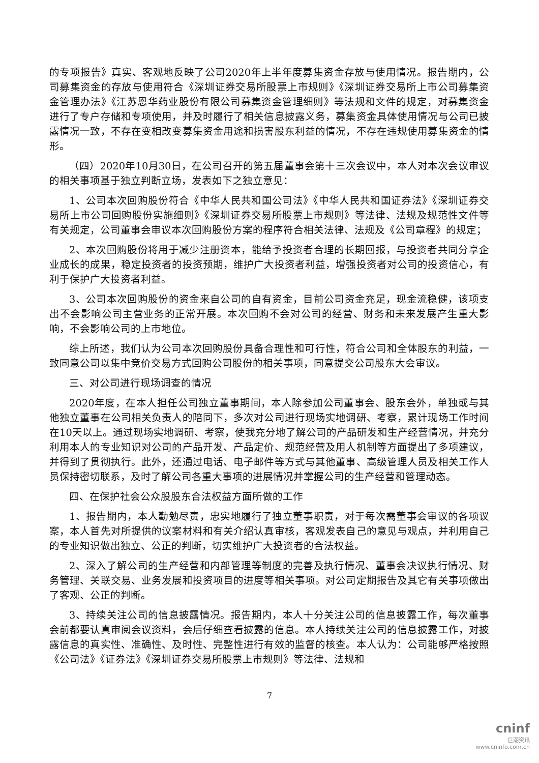的专项报告》真实、客观地反映了公司2020年上半年度募集资金存放与使用情况。报告期内，公司募集资金的存放与使用符合《深圳证券交易所股票上市规则》《深圳证券交易所上市公司募集资金管理办法》《江苏恩华药业股份有限公司募集资金管理细则》等法规和文件的规定，对募集资金进行了专户存储和专项使用，并及时履行了相关信息披露义务，募集资金具体使用情况与公司已披露情况一致，不存在变相改变募集资金用途和损害股东利益的情况，不存在违规使用募集资金的情形。
（四）2020年10月30日，在公司召开的第五届董事会第十三次会议中，本人对本次会议审议的相关事项基于独立判断立场，发表如下之独立意见：
1、公司本次回购股份符合《中华人民共和国公司法》《中华人民共和国证券法》《深圳证券交易所上市公司回购股份实施细则》《深圳证券交易所股票上市规则》等法律、法规及规范性文件等有关规定，公司董事会审议本次回购股份方案的程序符合相关法律、法规及《公司章程》的规定；
2、本次回购股份将用于减少注册资本，能给予投资者合理的长期回报，与投资者共同分享企业成长的成果，稳定投资者的投资预期，维护广大投资者利益，增强投资者对公司的投资信心，有利于保护广大投资者利益。
3、公司本次回购股份的资金来自公司的自有资金，目前公司资金充足，现金流稳健，该项支出不会影响公司主营业务的正常开展。本次回购不会对公司的经营、财务和未来发展产生重大影响，不会影响公司的上市地位。
综上所述，我们认为公司本次回购股份具备合理性和可行性，符合公司和全体股东的利益，一致同意公司以集中竞价交易方式回购公司股份的相关事项，同意提交公司股东大会审议。
三、对公司进行现场调查的情况
2020年度，在本人担任公司独立董事期间，本人除参加公司董事会、股东会外，单独或与其他独立董事在公司相关负责人的陪同下，多次对公司进行现场实地调研、考察，累计现场工作时间在10天以上。通过现场实地调研、考察，使我充分地了解公司的产品研发和生产经营情况，并充分利用本人的专业知识对公司的产品开发、产品定价、规范经营及用人机制等方面提出了多项建议，并得到了贯彻执行。此外，还通过电话、电子邮件等方式与其他董事、高级管理人员及相关工作人员保持密切联系，及时了解公司各重大事项的进展情况并掌握公司的生产经营和管理动态。
四、在保护社会公众股股东合法权益方面所做的工作
1、报告期内，本人勤勉尽责，忠实地履行了独立董事职责，对于每次需董事会审议的各项议案，本人首先对所提供的议案材料和有关介绍认真审核，客观发表自己的意见与观点，并利用自己的专业知识做出独立、公正的判断，切实维护广大投资者的合法权益。
2、深入了解公司的生产经营和内部管理等制度的完善及执行情况、董事会决议执行情况、财务管理、关联交易、业务发展和投资项目的进度等相关事项。对公司定期报告及其它有关事项做出了客观、公正的判断。
3、持续关注公司的信息披露情况。报告期内，本人十分关注公司的信息披露工作，每次董事会前都要认真审阅会议资料，会后仔细查看披露的信息。本人持续关注公司的信息披露工作，对披露信息的真实性、准确性、及时性、完整性进行有效的监督的核查。本人认为：公司能够严格按照《公司法》《证券法》《深圳证券交易所股票上市规则》等法律、法规和
7
cninf
巨潮资讯
www.cninfo.com.cn